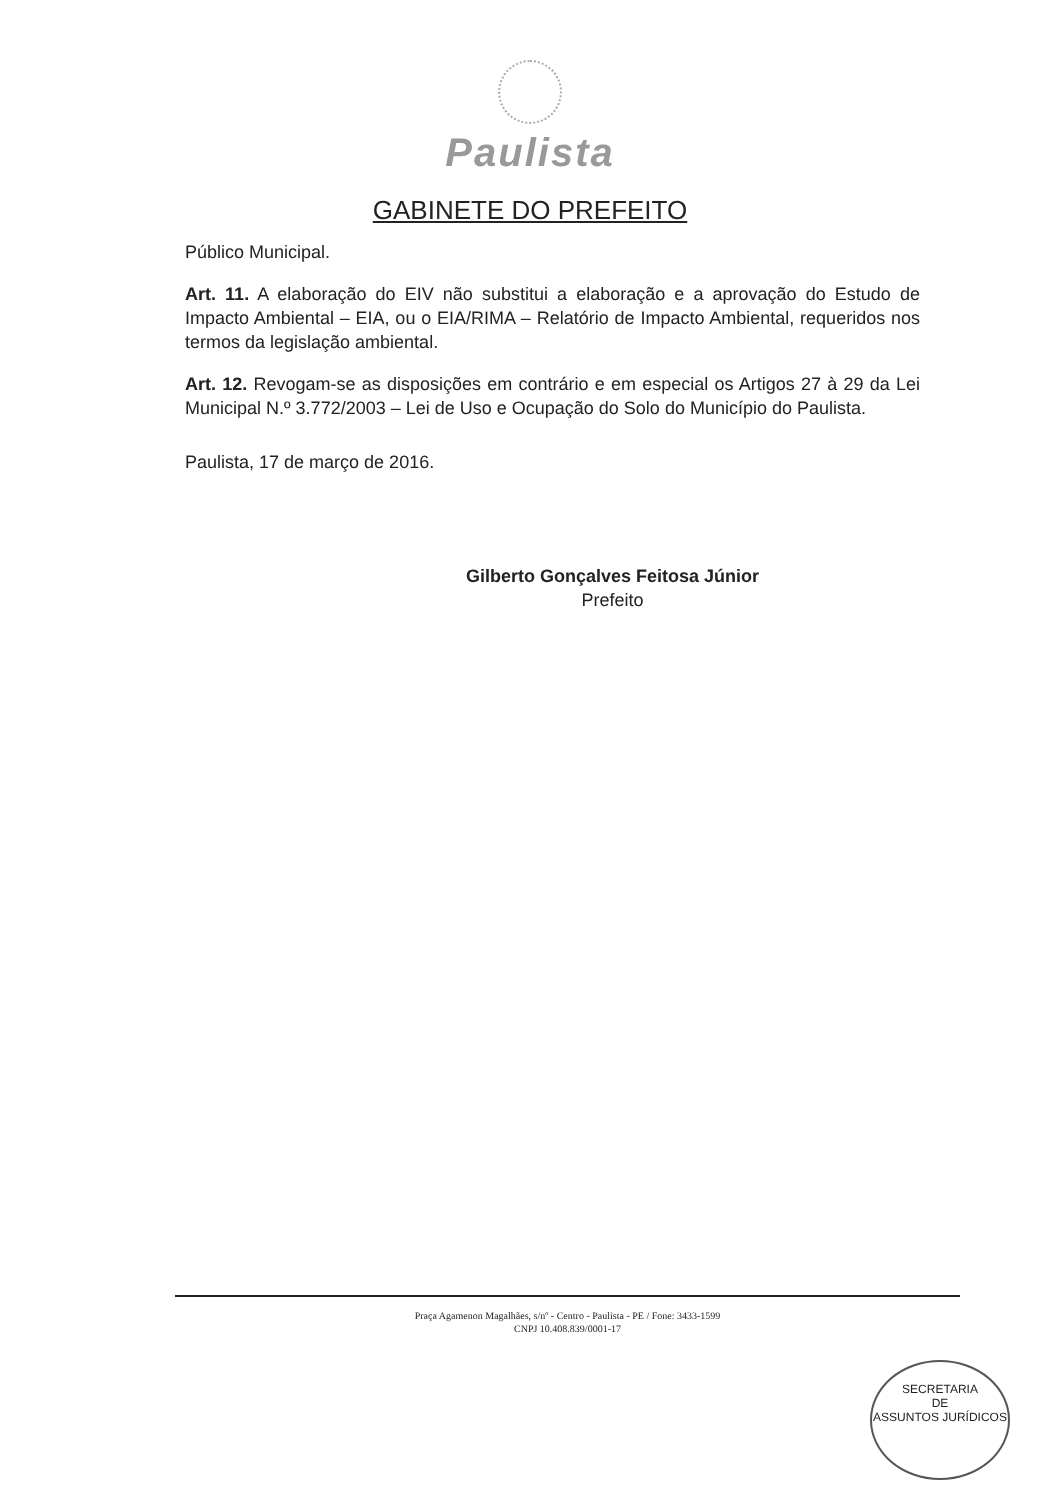Paulista
GABINETE DO PREFEITO
Público Municipal.
Art. 11. A elaboração do EIV não substitui a elaboração e a aprovação do Estudo de Impacto Ambiental – EIA, ou o EIA/RIMA – Relatório de Impacto Ambiental, requeridos nos termos da legislação ambiental.
Art. 12. Revogam-se as disposições em contrário e em especial os Artigos 27 à 29 da Lei Municipal N.º 3.772/2003 – Lei de Uso e Ocupação do Solo do Município do Paulista.
Paulista, 17 de março de 2016.
Gilberto Gonçalves Feitosa Júnior
Prefeito
Praça Agamenon Magalhães, s/nº - Centro - Paulista - PE / Fone: 3433-1599
CNPJ 10.408.839/0001-17
SECRETARIA
DE
ASSUNTOS JURÍDICOS